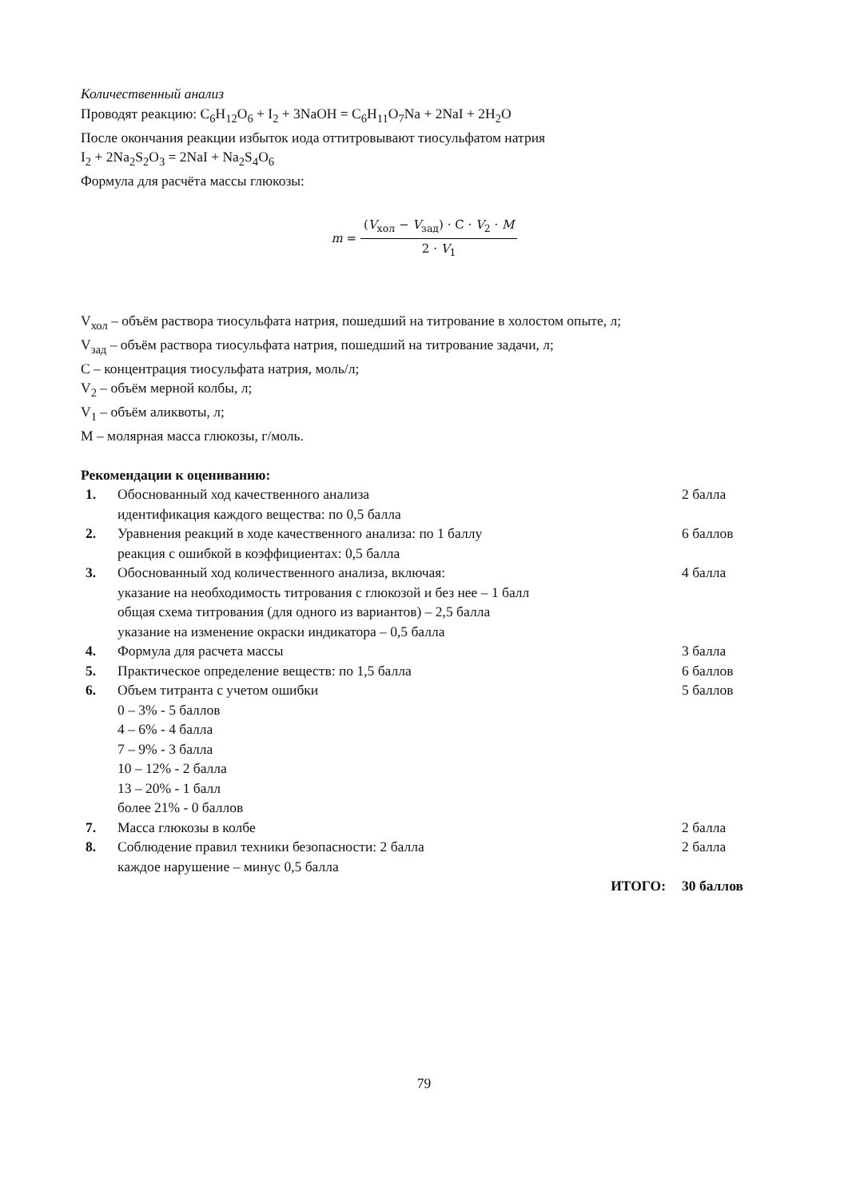Количественный анализ
Проводят реакцию: C<sub>6</sub>H<sub>12</sub>O<sub>6</sub> + I<sub>2</sub> + 3NaOH = C<sub>6</sub>H<sub>11</sub>O<sub>7</sub>Na + 2NaI + 2H<sub>2</sub>O
После окончания реакции избыток иода оттитровывают тиосульфатом натрия
I<sub>2</sub> + 2Na<sub>2</sub>S<sub>2</sub>O<sub>3</sub> = 2NaI + Na<sub>2</sub>S<sub>4</sub>O<sub>6</sub>
Формула для расчёта массы глюкозы:
m = (V<sub>хол</sub> − V<sub>зад</sub>) · C · V<sub>2</sub> · M 2 · V<sub>1</sub>
V<sub>хол</sub> – объём раствора тиосульфата натрия, пошедший на титрование в холостом опыте, л;
V<sub>зад</sub> – объём раствора тиосульфата натрия, пошедший на титрование задачи, л;
C – концентрация тиосульфата натрия, моль/л;
V<sub>2</sub> – объём мерной колбы, л;
V<sub>1</sub> – объём аликвоты, л;
M – молярная масса глюкозы, г/моль.
Рекомендации к оцениванию:
| 1. | Обоснованный ход качественного анализа идентификация каждого вещества: по 0,5 балла | 2 балла |
| 2. | Уравнения реакций в ходе качественного анализа: по 1 баллу реакция с ошибкой в коэффициентах: 0,5 балла | 6 баллов |
| 3. | Обоснованный ход количественного анализа, включая: указание на необходимость титрования с глюкозой и без нее – 1 балл общая схема титрования (для одного из вариантов) – 2,5 балла указание на изменение окраски индикатора – 0,5 балла | 4 балла |
| 4. | Формула для расчета массы | 3 балла |
| 5. | Практическое определение веществ: по 1,5 балла | 6 баллов |
| 6. | Объем титранта с учетом ошибки 0 – 3% - 5 баллов 4 – 6% - 4 балла 7 – 9% - 3 балла 10 – 12% - 2 балла 13 – 20% - 1 балл более 21% - 0 баллов | 5 баллов |
| 7. | Масса глюкозы в колбе | 2 балла |
| 8. | Соблюдение правил техники безопасности: 2 балла каждое нарушение – минус 0,5 балла | 2 балла |
| | ИТОГО: | 30 баллов |
79